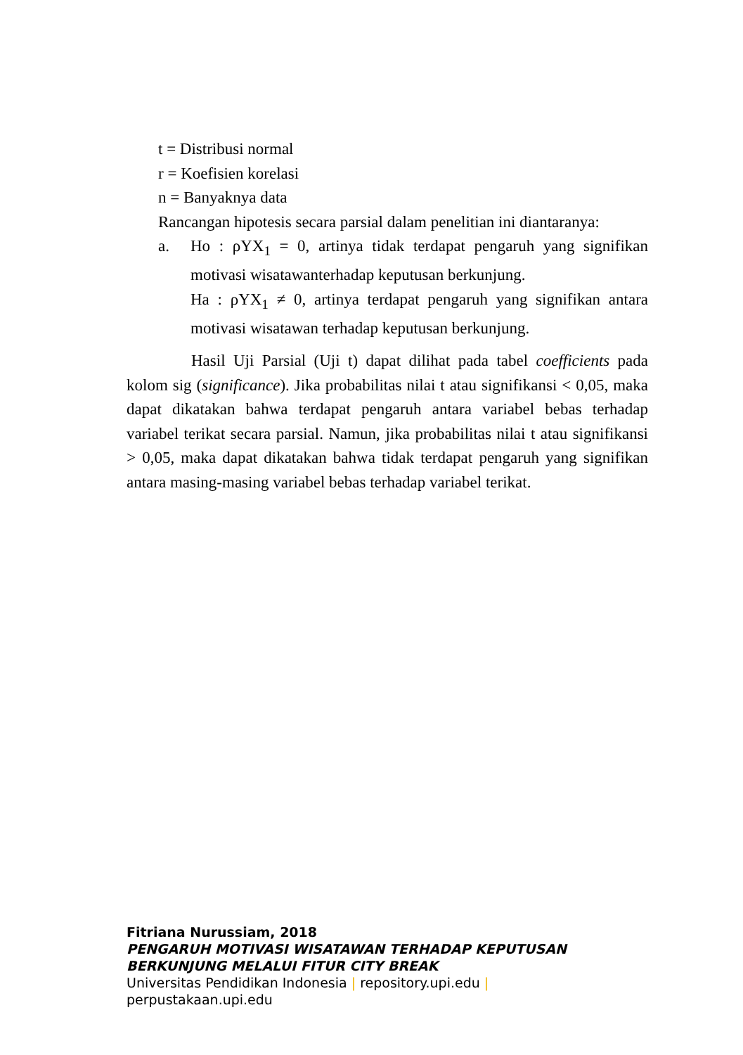t = Distribusi normal
r = Koefisien korelasi
n = Banyaknya data
Rancangan hipotesis secara parsial dalam penelitian ini diantaranya:
a. Ho : ρYX<sub>1</sub> = 0, artinya tidak terdapat pengaruh yang signifikan motivasi wisatawanterhadap keputusan berkunjung.
Ha : ρYX<sub>1</sub> ≠ 0, artinya terdapat pengaruh yang signifikan antara motivasi wisatawan terhadap keputusan berkunjung.
Hasil Uji Parsial (Uji t) dapat dilihat pada tabel coefficients pada kolom sig (significance). Jika probabilitas nilai t atau signifikansi < 0,05, maka dapat dikatakan bahwa terdapat pengaruh antara variabel bebas terhadap variabel terikat secara parsial. Namun, jika probabilitas nilai t atau signifikansi > 0,05, maka dapat dikatakan bahwa tidak terdapat pengaruh yang signifikan antara masing-masing variabel bebas terhadap variabel terikat.
Fitriana Nurussiam, 2018
PENGARUH MOTIVASI WISATAWAN TERHADAP KEPUTUSAN
BERKUNJUNG MELALUI FITUR CITY BREAK
Universitas Pendidikan Indonesia | repository.upi.edu |
perpustakaan.upi.edu